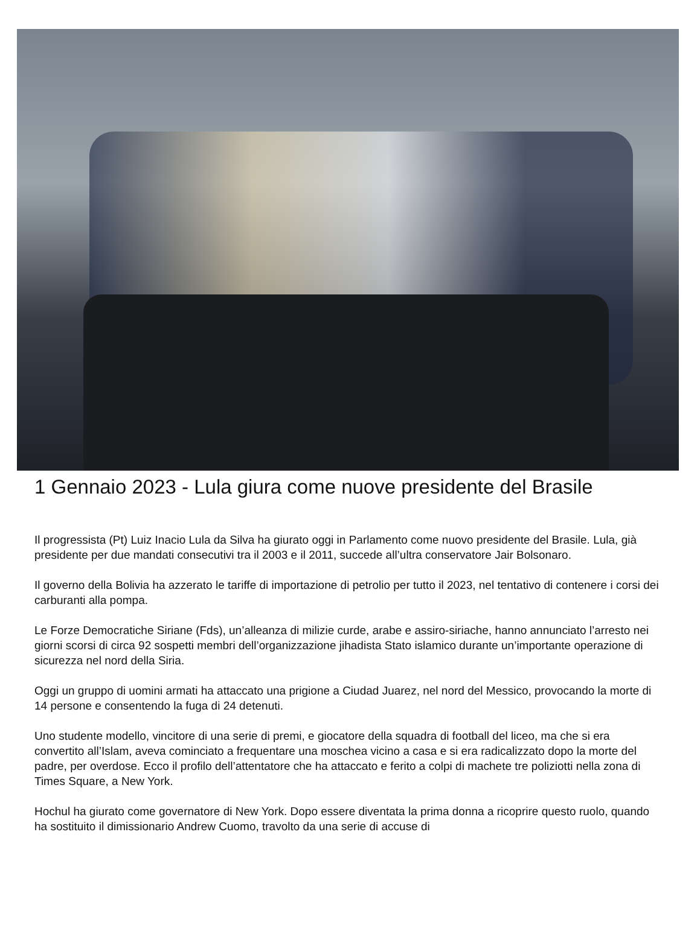1 Gennaio 2023 - Lula giura come nuove presidente del Brasile
Il progressista (Pt) Luiz Inacio Lula da Silva ha giurato oggi in Parlamento come nuovo presidente del Brasile. Lula, già presidente per due mandati consecutivi tra il 2003 e il 2011, succede all’ultra conservatore Jair Bolsonaro.
Il governo della Bolivia ha azzerato le tariffe di importazione di petrolio per tutto il 2023, nel tentativo di contenere i corsi dei carburanti alla pompa.
Le Forze Democratiche Siriane (Fds), un’alleanza di milizie curde, arabe e assiro-siriache, hanno annunciato l’arresto nei giorni scorsi di circa 92 sospetti membri dell’organizzazione jihadista Stato islamico durante un’importante operazione di sicurezza nel nord della Siria.
Oggi un gruppo di uomini armati ha attaccato una prigione a Ciudad Juarez, nel nord del Messico, provocando la morte di 14 persone e consentendo la fuga di 24 detenuti.
Uno studente modello, vincitore di una serie di premi, e giocatore della squadra di football del liceo, ma che si era convertito all’Islam, aveva cominciato a frequentare una moschea vicino a casa e si era radicalizzato dopo la morte del padre, per overdose. Ecco il profilo dell’attentatore che ha attaccato e ferito a colpi di machete tre poliziotti nella zona di Times Square, a New York.
Hochul ha giurato come governatore di New York. Dopo essere diventata la prima donna a ricoprire questo ruolo, quando ha sostituito il dimissionario Andrew Cuomo, travolto da una serie di accuse di